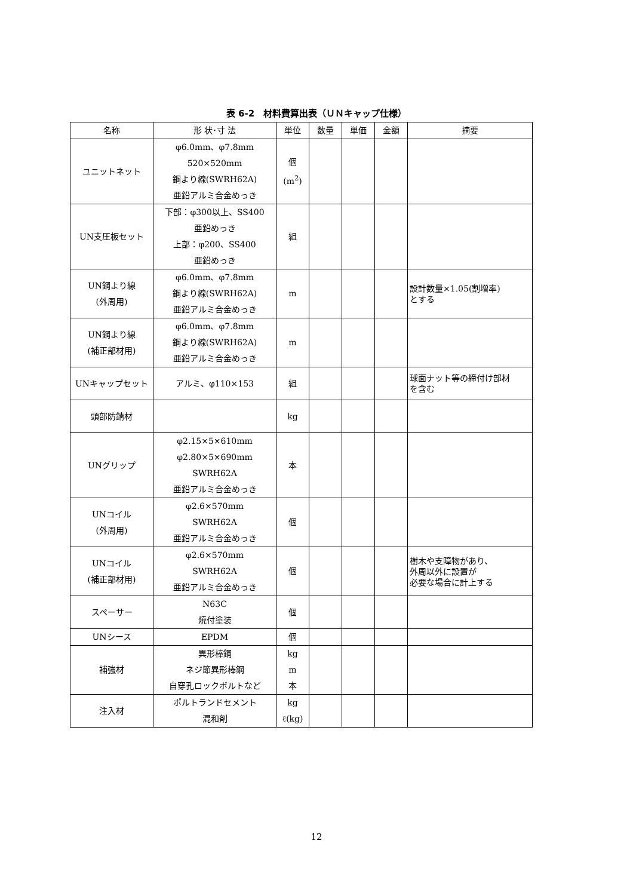表 6-2　材料費算出表（ＵＮキャップ仕様）
| 名称 | 形 状･寸 法 | 単位 | 数量 | 単価 | 金額 | 摘要 |
| --- | --- | --- | --- | --- | --- | --- |
| ユニットネット | φ6.0mm、φ7.8mm 520×520mm 鋼より線(SWRH62A) 亜鉛アルミ合金めっき | 個 (m<sup>2</sup>) | | | | |
| UN支圧板セット | 下部：φ300以上、SS400 亜鉛めっき 上部：φ200、SS400 亜鉛めっき | 組 | | | | |
| UN鋼より線 (外周用) | φ6.0mm、φ7.8mm 鋼より線(SWRH62A) 亜鉛アルミ合金めっき | m | | | | 設計数量×1.05(割増率) とする |
| UN鋼より線 (補正部材用) | φ6.0mm、φ7.8mm 鋼より線(SWRH62A) 亜鉛アルミ合金めっき | m | | | | |
| UNキャップセット | アルミ、φ110×153 | 組 | | | | 球面ナット等の締付け部材 を含む |
| 頭部防錆材 | | kg | | | | |
| UNグリップ | φ2.15×5×610mm φ2.80×5×690mm SWRH62A 亜鉛アルミ合金めっき | 本 | | | | |
| UNコイル (外周用) | φ2.6×570mm SWRH62A 亜鉛アルミ合金めっき | 個 | | | | |
| UNコイル (補正部材用) | φ2.6×570mm SWRH62A 亜鉛アルミ合金めっき | 個 | | | | 樹木や支障物があり、 外周以外に設置が 必要な場合に計上する |
| スペーサー | N63C 焼付塗装 | 個 | | | | |
| UNシース | EPDM | 個 | | | | |
| 補強材 | 異形棒鋼 ネジ節異形棒鋼 自穿孔ロックボルトなど | kg m 本 | | | | |
| 注入材 | ポルトランドセメント 混和剤 | kg ℓ(kg) | | | | |
12